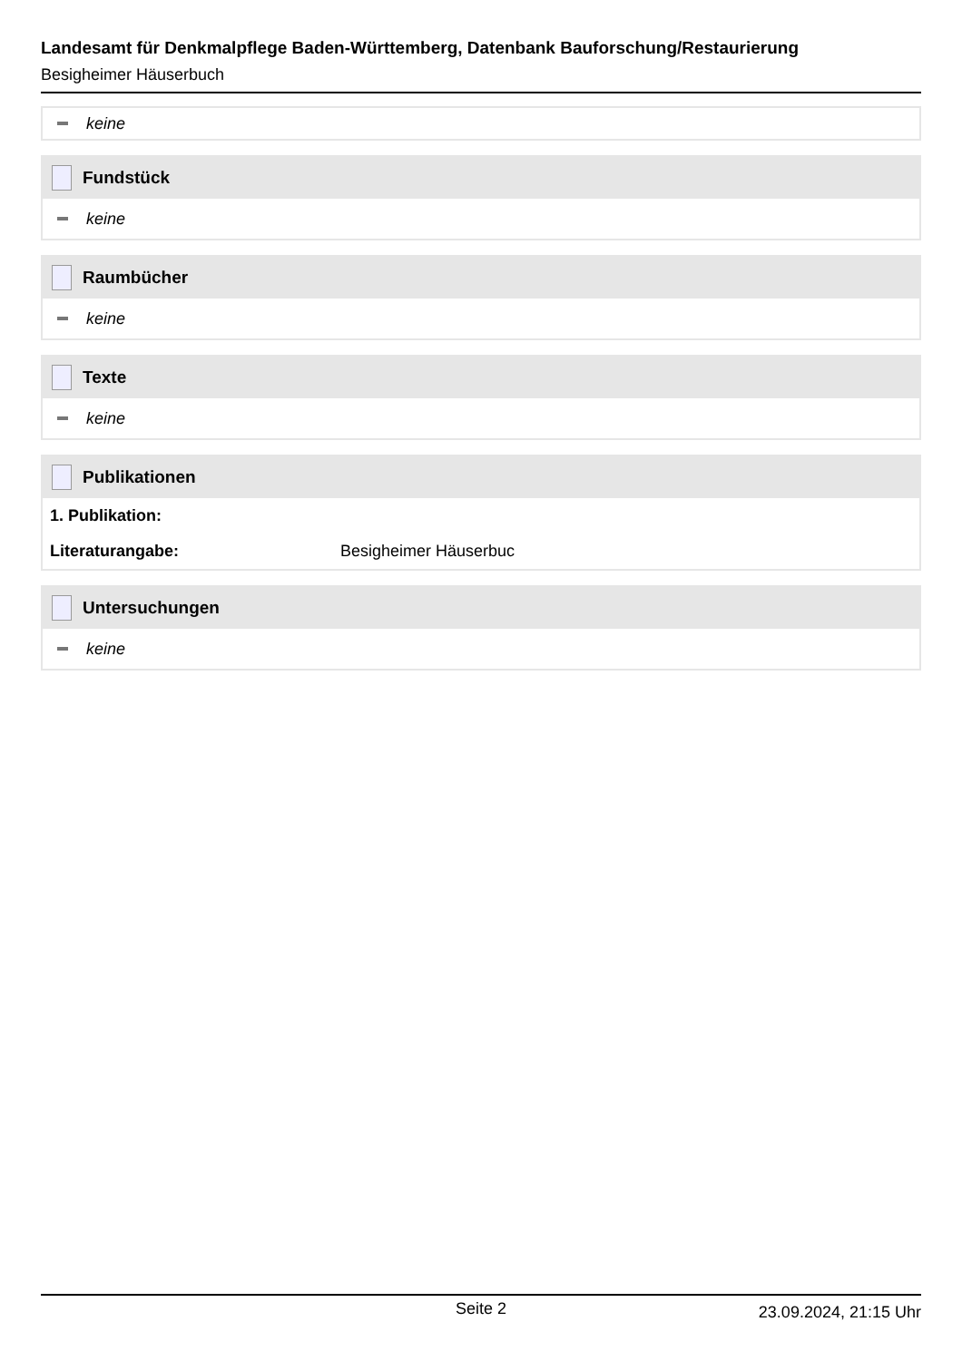Landesamt für Denkmalpflege Baden-Württemberg, Datenbank Bauforschung/Restaurierung
Besigheimer Häuserbuch
keine
Fundstück
keine
Raumbücher
keine
Texte
keine
Publikationen
1. Publikation:
Literaturangabe: Besigheimer Häuserbuc
Untersuchungen
keine
Seite 2 23.09.2024, 21:15 Uhr